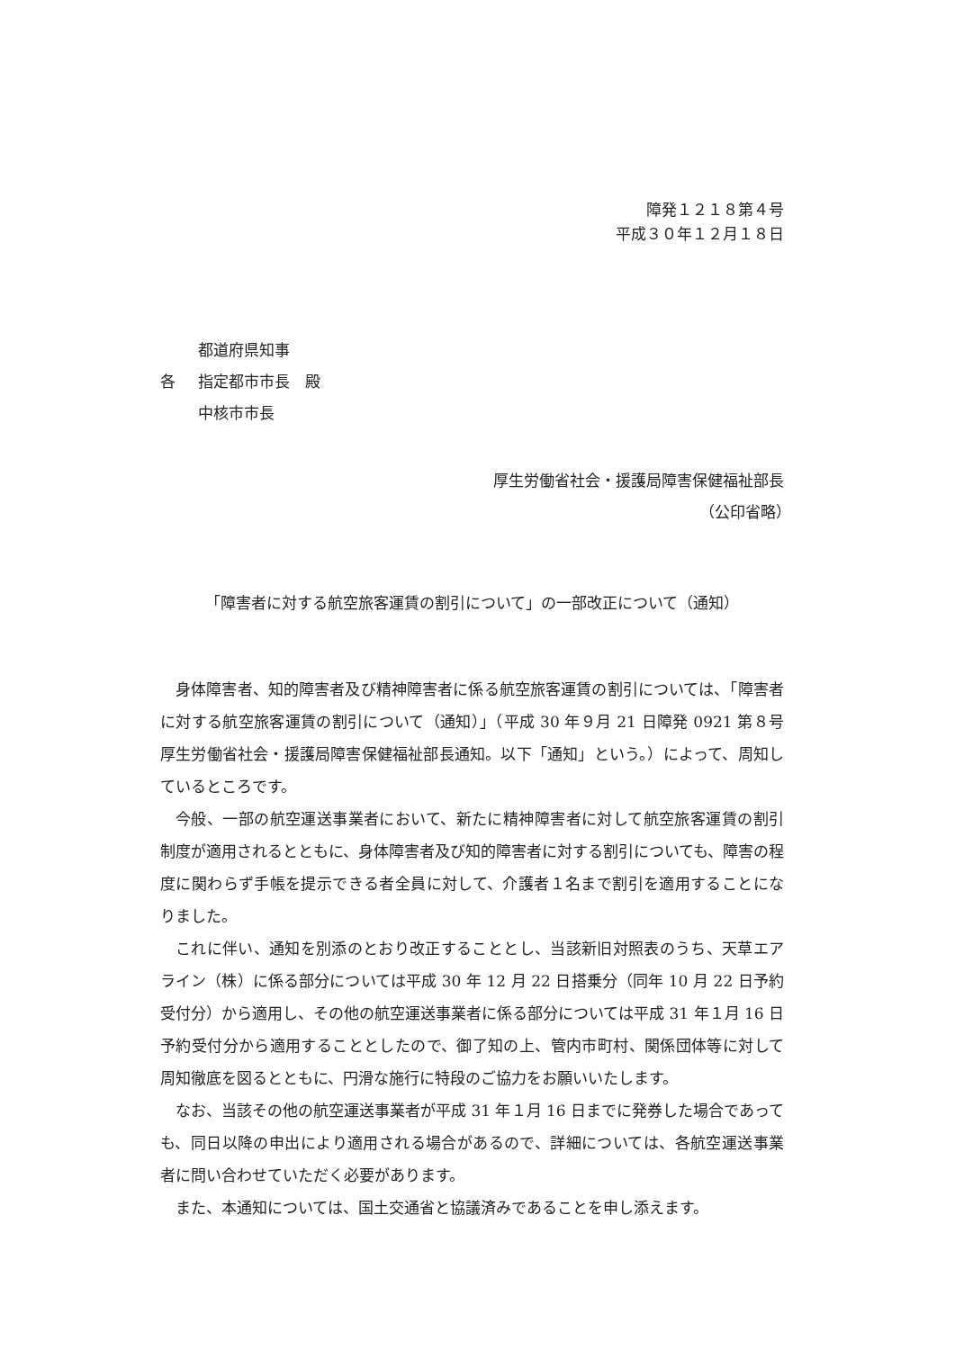障発１２１８第４号
平成３０年１２月１８日
各
都道府県知事
指定都市市長　殿
中核市市長
厚生労働省社会・援護局障害保健福祉部長
（公印省略）　　
「障害者に対する航空旅客運賃の割引について」の一部改正について（通知）
身体障害者、知的障害者及び精神障害者に係る航空旅客運賃の割引については、「障害者に対する航空旅客運賃の割引について（通知）」（平成 30 年９月 21 日障発 0921 第８号厚生労働省社会・援護局障害保健福祉部長通知。以下「通知」という。）によって、周知しているところです。
今般、一部の航空運送事業者において、新たに精神障害者に対して航空旅客運賃の割引制度が適用されるとともに、身体障害者及び知的障害者に対する割引についても、障害の程度に関わらず手帳を提示できる者全員に対して、介護者１名まで割引を適用することになりました。
これに伴い、通知を別添のとおり改正することとし、当該新旧対照表のうち、天草エアライン（株）に係る部分については平成 30 年 12 月 22 日搭乗分（同年 10 月 22 日予約受付分）から適用し、その他の航空運送事業者に係る部分については平成 31 年１月 16 日予約受付分から適用することとしたので、御了知の上、管内市町村、関係団体等に対して周知徹底を図るとともに、円滑な施行に特段のご協力をお願いいたします。
なお、当該その他の航空運送事業者が平成 31 年１月 16 日までに発券した場合であっても、同日以降の申出により適用される場合があるので、詳細については、各航空運送事業者に問い合わせていただく必要があります。
また、本通知については、国土交通省と協議済みであることを申し添えます。